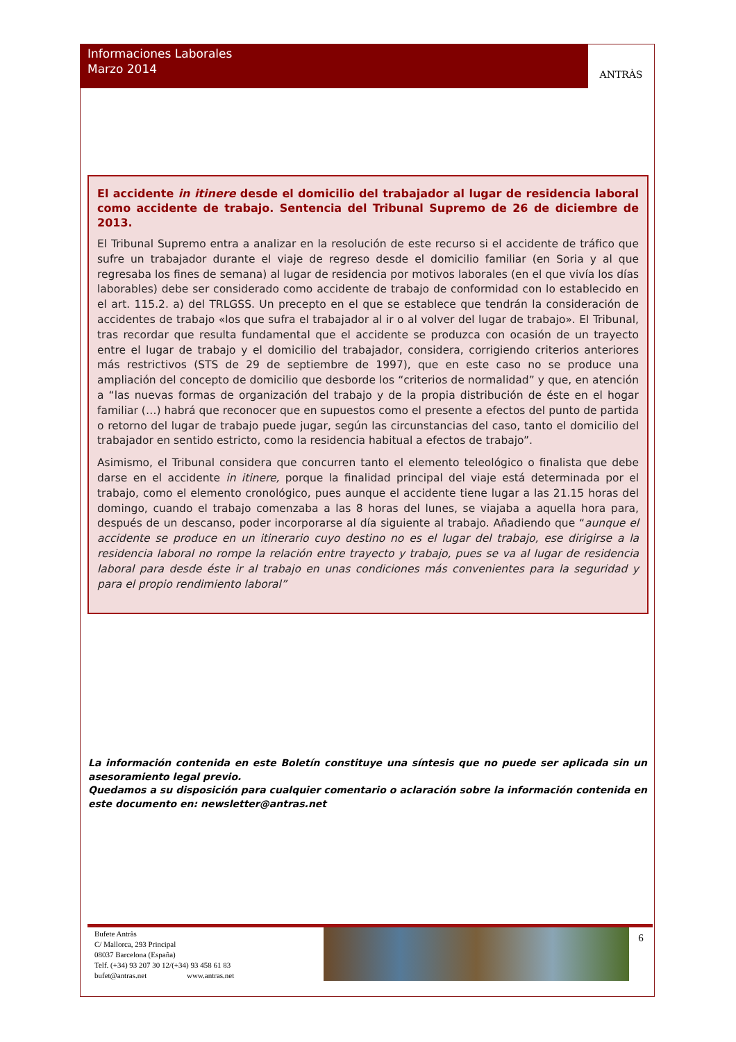Informaciones Laborales
Marzo 2014
ANTRÀS
El accidente in itinere desde el domicilio del trabajador al lugar de residencia laboral como accidente de trabajo. Sentencia del Tribunal Supremo de 26 de diciembre de 2013.
El Tribunal Supremo entra a analizar en la resolución de este recurso si el accidente de tráfico que sufre un trabajador durante el viaje de regreso desde el domicilio familiar (en Soria y al que regresaba los fines de semana) al lugar de residencia por motivos laborales (en el que vivía los días laborables) debe ser considerado como accidente de trabajo de conformidad con lo establecido en el art. 115.2. a) del TRLGSS. Un precepto en el que se establece que tendrán la consideración de accidentes de trabajo «los que sufra el trabajador al ir o al volver del lugar de trabajo». El Tribunal, tras recordar que resulta fundamental que el accidente se produzca con ocasión de un trayecto entre el lugar de trabajo y el domicilio del trabajador, considera, corrigiendo criterios anteriores más restrictivos (STS de 29 de septiembre de 1997), que en este caso no se produce una ampliación del concepto de domicilio que desborde los “criterios de normalidad” y que, en atención a “las nuevas formas de organización del trabajo y de la propia distribución de éste en el hogar familiar (…) habrá que reconocer que en supuestos como el presente a efectos del punto de partida o retorno del lugar de trabajo puede jugar, según las circunstancias del caso, tanto el domicilio del trabajador en sentido estricto, como la residencia habitual a efectos de trabajo”.
Asimismo, el Tribunal considera que concurren tanto el elemento teleológico o finalista que debe darse en el accidente in itinere, porque la finalidad principal del viaje está determinada por el trabajo, como el elemento cronológico, pues aunque el accidente tiene lugar a las 21.15 horas del domingo, cuando el trabajo comenzaba a las 8 horas del lunes, se viajaba a aquella hora para, después de un descanso, poder incorporarse al día siguiente al trabajo. Añadiendo que “aunque el accidente se produce en un itinerario cuyo destino no es el lugar del trabajo, ese dirigirse a la residencia laboral no rompe la relación entre trayecto y trabajo, pues se va al lugar de residencia laboral para desde éste ir al trabajo en unas condiciones más convenientes para la seguridad y para el propio rendimiento laboral”
La información contenida en este Boletín constituye una síntesis que no puede ser aplicada sin un asesoramiento legal previo.
Quedamos a su disposición para cualquier comentario o aclaración sobre la información contenida en este documento en: newsletter@antras.net
Bufete Antràs
C/ Mallorca, 293 Principal
08037 Barcelona (España)
Telf. (+34) 93 207 30 12/(+34) 93 458 61 83
bufet@antras.net www.antras.net
6